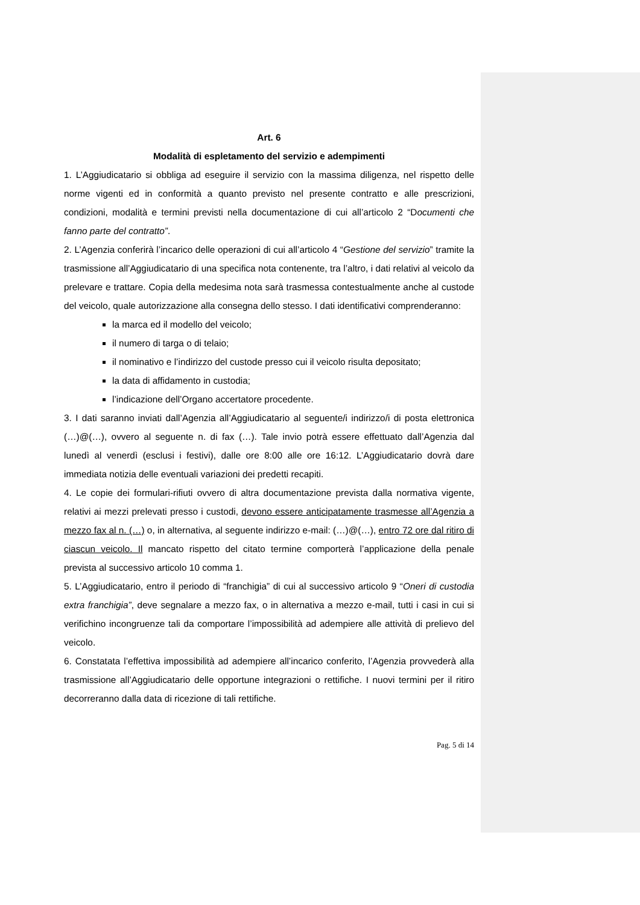Art. 6
Modalità di espletamento del servizio e adempimenti
1. L’Aggiudicatario si obbliga ad eseguire il servizio con la massima diligenza, nel rispetto delle norme vigenti ed in conformità a quanto previsto nel presente contratto e alle prescrizioni, condizioni, modalità e termini previsti nella documentazione di cui all’articolo 2 “Documenti che fanno parte del contratto”.
2. L’Agenzia conferirà l’incarico delle operazioni di cui all’articolo 4 “Gestione del servizio” tramite la trasmissione all’Aggiudicatario di una specifica nota contenente, tra l’altro, i dati relativi al veicolo da prelevare e trattare. Copia della medesima nota sarà trasmessa contestualmente anche al custode del veicolo, quale autorizzazione alla consegna dello stesso. I dati identificativi comprenderanno:
la marca ed il modello del veicolo;
il numero di targa o di telaio;
il nominativo e l’indirizzo del custode presso cui il veicolo risulta depositato;
la data di affidamento in custodia;
l’indicazione dell’Organo accertatore procedente.
3. I dati saranno inviati dall’Agenzia all’Aggiudicatario al seguente/i indirizzo/i di posta elettronica (…)@(…), ovvero al seguente n. di fax (…). Tale invio potrà essere effettuato dall’Agenzia dal lunedì al venerdì (esclusi i festivi), dalle ore 8:00 alle ore 16:12. L’Aggiudicatario dovrà dare immediata notizia delle eventuali variazioni dei predetti recapiti.
4. Le copie dei formulari-rifiuti ovvero di altra documentazione prevista dalla normativa vigente, relativi ai mezzi prelevati presso i custodi, devono essere anticipatamente trasmesse all’Agenzia a mezzo fax al n. (…) o, in alternativa, al seguente indirizzo e-mail: (…)@(…), entro 72 ore dal ritiro di ciascun veicolo. Il mancato rispetto del citato termine comporterà l’applicazione della penale prevista al successivo articolo 10 comma 1.
5. L’Aggiudicatario, entro il periodo di “franchigia” di cui al successivo articolo 9 “Oneri di custodia extra franchigia”, deve segnalare a mezzo fax, o in alternativa a mezzo e-mail, tutti i casi in cui si verifichino incongruenze tali da comportare l’impossibilità ad adempiere alle attività di prelievo del veicolo.
6. Constatata l’effettiva impossibilità ad adempiere all’incarico conferito, l’Agenzia provvederà alla trasmissione all’Aggiudicatario delle opportune integrazioni o rettifiche. I nuovi termini per il ritiro decorreranno dalla data di ricezione di tali rettifiche.
Pag. 5 di 14